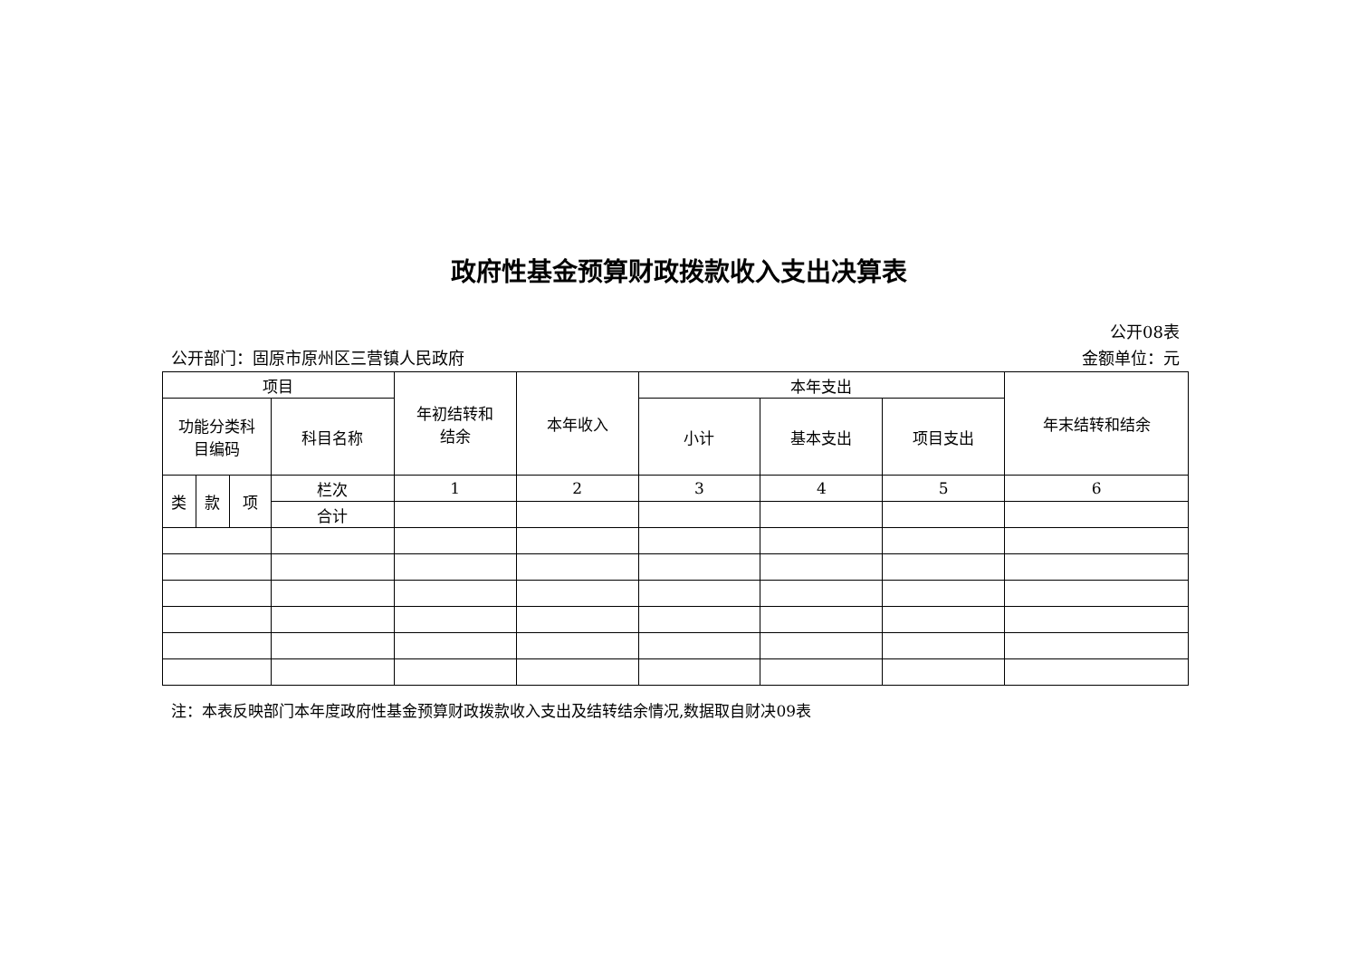政府性基金预算财政拨款收入支出决算表
公开08表
公开部门：固原市原州区三营镇人民政府 金额单位：元
| 项目 | | | | 年初结转和 结余 | 本年收入 | 本年支出 | | | 年末结转和结余 |
| --- | --- | --- | --- | --- | --- | --- | --- | --- | --- |
| 功能分类科 目编码 | | | 科目名称 | | | 小计 | 基本支出 | 项目支出 | |
| 类 | 款 | 项 | 栏次 | 1 | 2 | 3 | 4 | 5 | 6 |
| | | | 合计 | | | | | | |
注：本表反映部门本年度政府性基金预算财政拨款收入支出及结转结余情况,数据取自财决09表